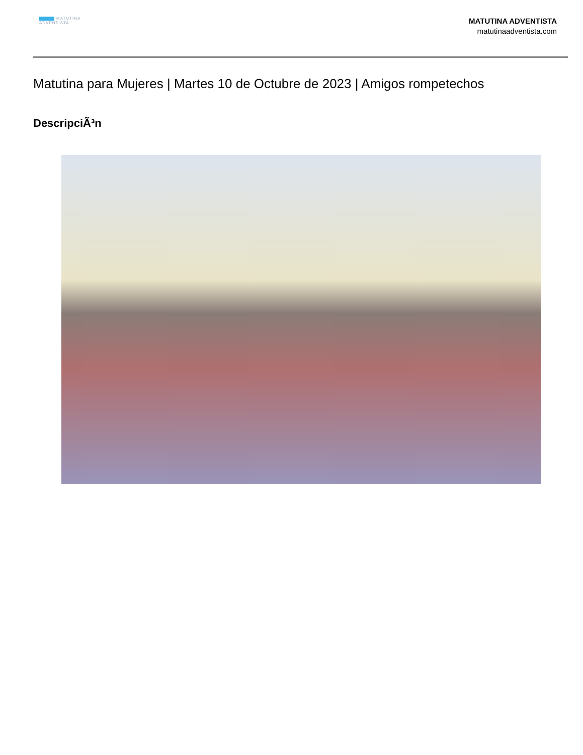MATUTINA
ADVENTISTA
MATUTINA ADVENTISTA
matutinaadventista.com
Matutina para Mujeres | Martes 10 de Octubre de 2023 | Amigos rompetechos
DescripciÃ³n